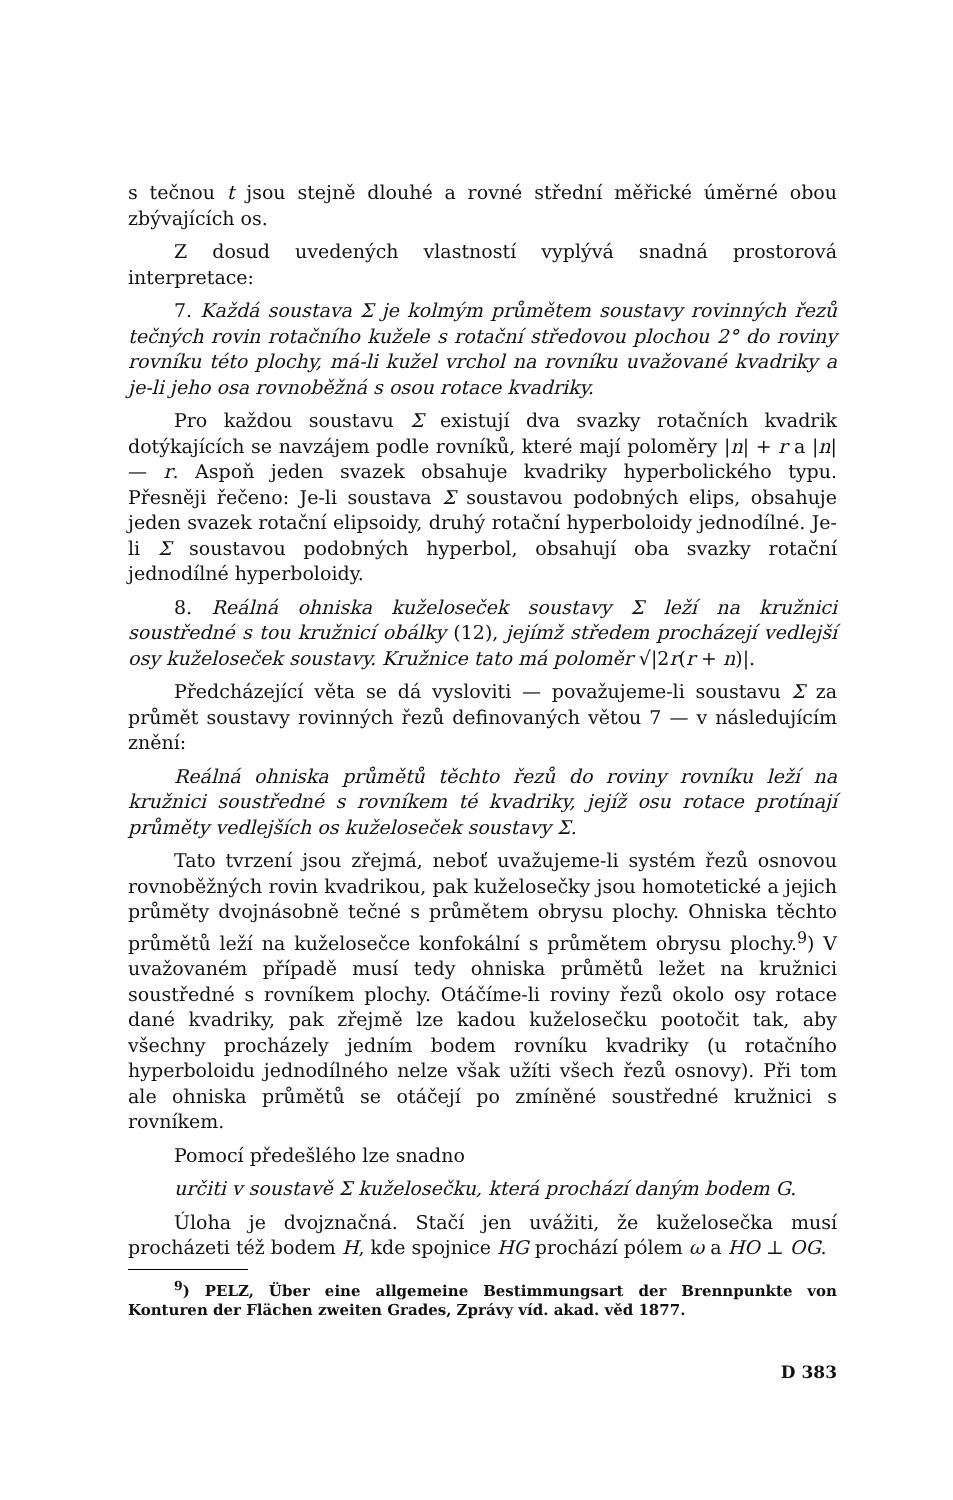s tečnou t jsou stejně dlouhé a rovné střední měřické úměrné obou zbývajících os.
Z dosud uvedených vlastností vyplývá snadná prostorová interpretace:
7. Každá soustava Σ je kolmým průmětem soustavy rovinných řezů tečných rovin rotačního kužele s rotační středovou plochou 2° do roviny rovníku této plochy, má-li kužel vrchol na rovníku uvažované kvadriky a je-li jeho osa rovnoběžná s osou rotace kvadriky.
Pro každou soustavu Σ existují dva svazky rotačních kvadrik dotýkajících se navzájem podle rovníků, které mají poloměry |n| + r a |n| — r. Aspoň jeden svazek obsahuje kvadriky hyperbolického typu. Přesněji řečeno: Je-li soustava Σ soustavou podobných elips, obsahuje jeden svazek rotační elipsoidy, druhý rotační hyperboloidy jednodílné. Je-li Σ soustavou podobných hyperbol, obsahují oba svazky rotační jednodílné hyperboloidy.
8. Reálná ohniska kuželoseček soustavy Σ leží na kružnici soustředné s tou kružnicí obálky (12), jejímž středem procházejí vedlejší osy kuželoseček soustavy. Kružnice tato má poloměr √|2r(r + n)|.
Předcházející věta se dá vysloviti — považujeme-li soustavu Σ za průmět soustavy rovinných řezů definovaných větou 7 — v následujícím znění:
Reálná ohniska průmětů těchto řezů do roviny rovníku leží na kružnici soustředné s rovníkem té kvadriky, jejíž osu rotace protínají průměty vedlejších os kuželoseček soustavy Σ.
Tato tvrzení jsou zřejmá, neboť uvažujeme-li systém řezů osnovou rovnoběžných rovin kvadrikou, pak kuželosečky jsou homotetické a jejich průměty dvojnásobně tečné s průmětem obrysu plochy. Ohniska těchto průmětů leží na kuželosečce konfokální s průmětem obrysu plochy.<sup>9</sup>) V uvažovaném případě musí tedy ohniska průmětů ležet na kružnici soustředné s rovníkem plochy. Otáčíme-li roviny řezů okolo osy rotace dané kvadriky, pak zřejmě lze kadou kuželosečku pootočit tak, aby všechny procházely jedním bodem rovníku kvadriky (u rotačního hyperboloidu jednodílného nelze však užíti všech řezů osnovy). Při tom ale ohniska průmětů se otáčejí po zmíněné soustředné kružnici s rovníkem.
Pomocí předešlého lze snadno
určiti v soustavě Σ kuželosečku, která prochází daným bodem G.
Úloha je dvojznačná. Stačí jen uvážiti, že kuželosečka musí procházeti též bodem H, kde spojnice HG prochází pólem ω a HO ⊥ OG.
<sup>9</sup>) PELZ, Über eine allgemeine Bestimmungsart der Brennpunkte von Konturen der Flächen zweiten Grades, Zprávy víd. akad. věd 1877.
D 383